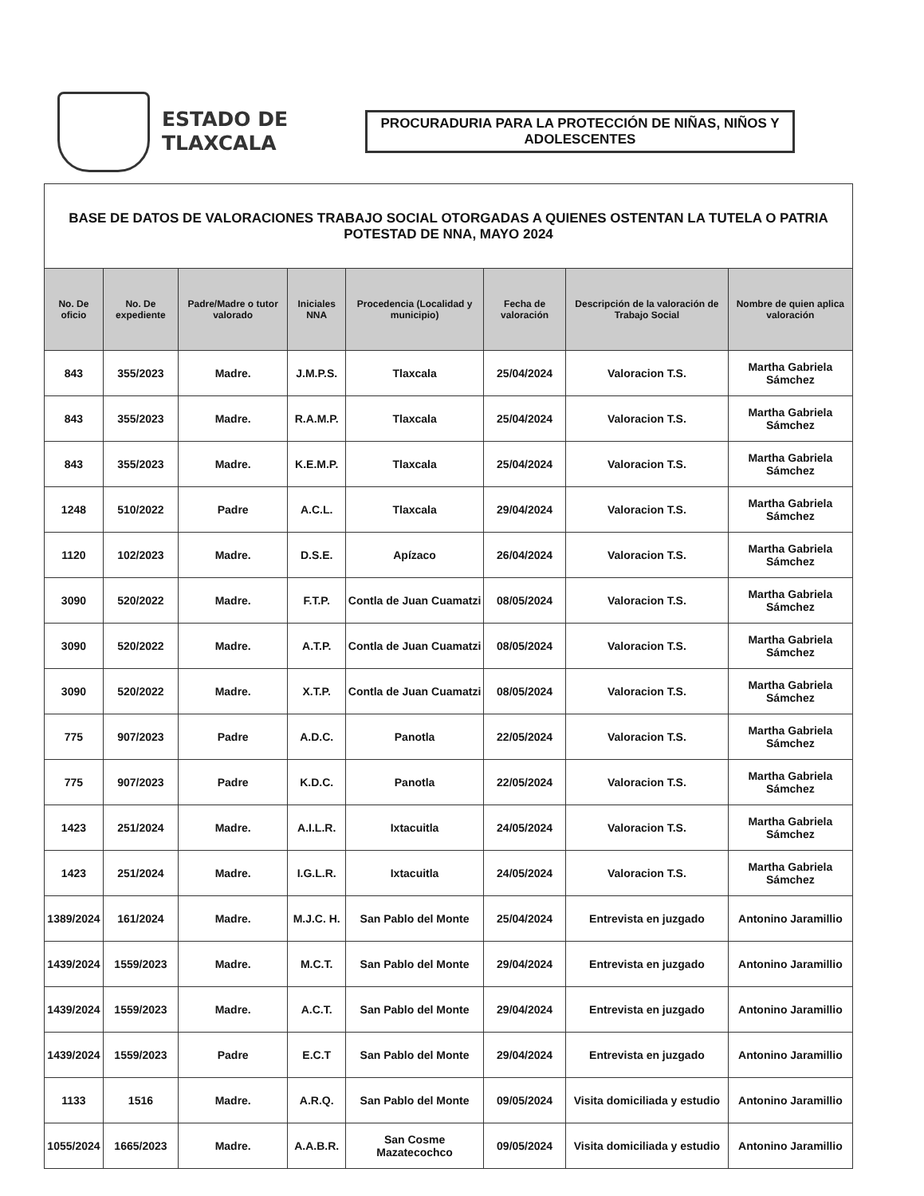ESTADO DE TLAXCALA
PROCURADURIA PARA LA PROTECCIÓN DE NIÑAS, NIÑOS Y ADOLESCENTES
BASE DE DATOS DE VALORACIONES TRABAJO SOCIAL OTORGADAS A QUIENES OSTENTAN LA TUTELA O PATRIA POTESTAD DE NNA, MAYO 2024
| No. De oficio | No. De expediente | Padre/Madre o tutor valorado | Iniciales NNA | Procedencia (Localidad y municipio) | Fecha de valoración | Descripción de la valoración de Trabajo Social | Nombre de quien aplica valoración |
| --- | --- | --- | --- | --- | --- | --- | --- |
| 843 | 355/2023 | Madre. | J.M.P.S. | Tlaxcala | 25/04/2024 | Valoracion T.S. | Martha Gabriela Sámchez |
| 843 | 355/2023 | Madre. | R.A.M.P. | Tlaxcala | 25/04/2024 | Valoracion T.S. | Martha Gabriela Sámchez |
| 843 | 355/2023 | Madre. | K.E.M.P. | Tlaxcala | 25/04/2024 | Valoracion T.S. | Martha Gabriela Sámchez |
| 1248 | 510/2022 | Padre | A.C.L. | Tlaxcala | 29/04/2024 | Valoracion T.S. | Martha Gabriela Sámchez |
| 1120 | 102/2023 | Madre. | D.S.E. | Apízaco | 26/04/2024 | Valoracion T.S. | Martha Gabriela Sámchez |
| 3090 | 520/2022 | Madre. | F.T.P. | Contla de Juan Cuamatzi | 08/05/2024 | Valoracion T.S. | Martha Gabriela Sámchez |
| 3090 | 520/2022 | Madre. | A.T.P. | Contla de Juan Cuamatzi | 08/05/2024 | Valoracion T.S. | Martha Gabriela Sámchez |
| 3090 | 520/2022 | Madre. | X.T.P. | Contla de Juan Cuamatzi | 08/05/2024 | Valoracion T.S. | Martha Gabriela Sámchez |
| 775 | 907/2023 | Padre | A.D.C. | Panotla | 22/05/2024 | Valoracion T.S. | Martha Gabriela Sámchez |
| 775 | 907/2023 | Padre | K.D.C. | Panotla | 22/05/2024 | Valoracion T.S. | Martha Gabriela Sámchez |
| 1423 | 251/2024 | Madre. | A.I.L.R. | Ixtacuitla | 24/05/2024 | Valoracion T.S. | Martha Gabriela Sámchez |
| 1423 | 251/2024 | Madre. | I.G.L.R. | Ixtacuitla | 24/05/2024 | Valoracion T.S. | Martha Gabriela Sámchez |
| 1389/2024 | 161/2024 | Madre. | M.J.C. H. | San Pablo del Monte | 25/04/2024 | Entrevista en juzgado | Antonino Jaramillio |
| 1439/2024 | 1559/2023 | Madre. | M.C.T. | San Pablo del Monte | 29/04/2024 | Entrevista en juzgado | Antonino Jaramillio |
| 1439/2024 | 1559/2023 | Madre. | A.C.T. | San Pablo del Monte | 29/04/2024 | Entrevista en juzgado | Antonino Jaramillio |
| 1439/2024 | 1559/2023 | Padre | E.C.T | San Pablo del Monte | 29/04/2024 | Entrevista en juzgado | Antonino Jaramillio |
| 1133 | 1516 | Madre. | A.R.Q. | San Pablo del Monte | 09/05/2024 | Visita domiciliada y estudio | Antonino Jaramillio |
| 1055/2024 | 1665/2023 | Madre. | A.A.B.R. | San Cosme Mazatecochco | 09/05/2024 | Visita domiciliada y estudio | Antonino Jaramillio |